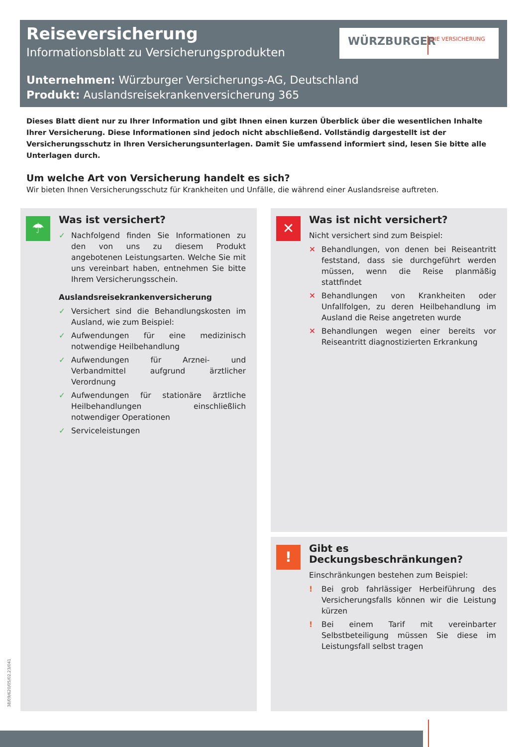Reiseversicherung
Informationsblatt zu Versicherungsprodukten
Unternehmen: Würzburger Versicherungs-AG, Deutschland
Produkt: Auslandsreisekrankenversicherung 365
WÜRZBURGER DIE VERSICHERUNG
Dieses Blatt dient nur zu Ihrer Information und gibt Ihnen einen kurzen Überblick über die wesentlichen Inhalte Ihrer Versicherung. Diese Informationen sind jedoch nicht abschließend. Vollständig dargestellt ist der Versicherungsschutz in Ihren Versicherungsunterlagen. Damit Sie umfassend informiert sind, lesen Sie bitte alle Unterlagen durch.
Um welche Art von Versicherung handelt es sich?
Wir bieten Ihnen Versicherungsschutz für Krankheiten und Unfälle, die während einer Auslandsreise auftreten.
☂
Was ist versichert?
✓ Nachfolgend finden Sie Informationen zu den von uns zu diesem Produkt angebotenen Leistungsarten. Welche Sie mit uns vereinbart haben, entnehmen Sie bitte Ihrem Versicherungsschein.
Auslandsreisekrankenversicherung
✓ Versichert sind die Behandlungskosten im Ausland, wie zum Beispiel:
✓ Aufwendungen für eine medizinisch notwendige Heilbehandlung
✓ Aufwendungen für Arznei- und Verbandmittel aufgrund ärztlicher Verordnung
✓ Aufwendungen für stationäre ärztliche Heilbehandlungen einschließlich notwendiger Operationen
✓ Serviceleistungen
✕
Was ist nicht versichert?
Nicht versichert sind zum Beispiel:
✕ Behandlungen, von denen bei Reiseantritt feststand, dass sie durchgeführt werden müssen, wenn die Reise planmäßig stattfindet
✕ Behandlungen von Krankheiten oder Unfallfolgen, zu deren Heilbehandlung im Ausland die Reise angetreten wurde
✕ Behandlungen wegen einer bereits vor Reiseantritt diagnostizierten Erkrankung
!
Gibt es Deckungsbeschränkungen?
Einschränkungen bestehen zum Beispiel:
! Bei grob fahrlässiger Herbeiführung des Versicherungsfalls können wir die Leistung kürzen
! Bei einem Tarif mit vereinbarter Selbstbeteiligung müssen Sie diese im Leistungsfall selbst tragen
38/09/620/05/02.23/041